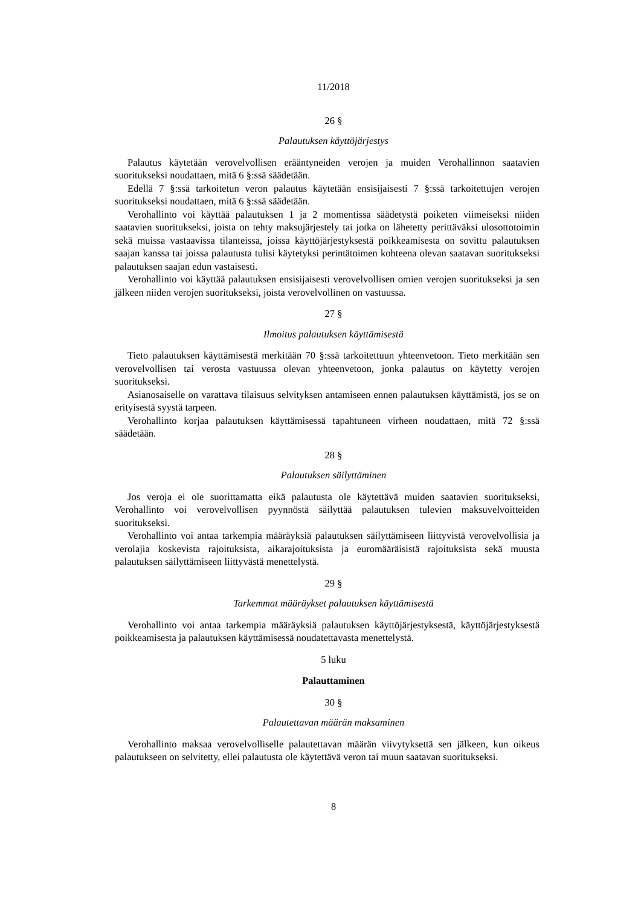11/2018
26 §
Palautuksen käyttöjärjestys
Palautus käytetään verovelvollisen erääntyneiden verojen ja muiden Verohallinnon saatavien suoritukseksi noudattaen, mitä 6 §:ssä säädetään.
Edellä 7 §:ssä tarkoitetun veron palautus käytetään ensisijaisesti 7 §:ssä tarkoitettujen verojen suoritukseksi noudattaen, mitä 6 §:ssä säädetään.
Verohallinto voi käyttää palautuksen 1 ja 2 momentissa säädetystä poiketen viimeiseksi niiden saatavien suoritukseksi, joista on tehty maksujärjestely tai jotka on lähetetty perittäväksi ulosottotoimin sekä muissa vastaavissa tilanteissa, joissa käyttöjärjestyksestä poikkeamisesta on sovittu palautuksen saajan kanssa tai joissa palautusta tulisi käytetyksi perintätoimen kohteena olevan saatavan suoritukseksi palautuksen saajan edun vastaisesti.
Verohallinto voi käyttää palautuksen ensisijaisesti verovelvollisen omien verojen suoritukseksi ja sen jälkeen niiden verojen suoritukseksi, joista verovelvollinen on vastuussa.
27 §
Ilmoitus palautuksen käyttämisestä
Tieto palautuksen käyttämisestä merkitään 70 §:ssä tarkoitettuun yhteenvetoon. Tieto merkitään sen verovelvollisen tai verosta vastuussa olevan yhteenvetoon, jonka palautus on käytetty verojen suoritukseksi.
Asianosaiselle on varattava tilaisuus selvityksen antamiseen ennen palautuksen käyttämistä, jos se on erityisestä syystä tarpeen.
Verohallinto korjaa palautuksen käyttämisessä tapahtuneen virheen noudattaen, mitä 72 §:ssä säädetään.
28 §
Palautuksen säilyttäminen
Jos veroja ei ole suorittamatta eikä palautusta ole käytettävä muiden saatavien suoritukseksi, Verohallinto voi verovelvollisen pyynnöstä säilyttää palautuksen tulevien maksuvelvoitteiden suoritukseksi.
Verohallinto voi antaa tarkempia määräyksiä palautuksen säilyttämiseen liittyvistä verovelvollisia ja verolajia koskevista rajoituksista, aikarajoituksista ja euromääräisistä rajoituksista sekä muusta palautuksen säilyttämiseen liittyvästä menettelystä.
29 §
Tarkemmat määräykset palautuksen käyttämisestä
Verohallinto voi antaa tarkempia määräyksiä palautuksen käyttöjärjestyksestä, käyttöjärjestyksestä poikkeamisesta ja palautuksen käyttämisessä noudatettavasta menettelystä.
5 luku
Palauttaminen
30 §
Palautettavan määrän maksaminen
Verohallinto maksaa verovelvolliselle palautettavan määrän viivytyksettä sen jälkeen, kun oikeus palautukseen on selvitetty, ellei palautusta ole käytettävä veron tai muun saatavan suoritukseksi.
8